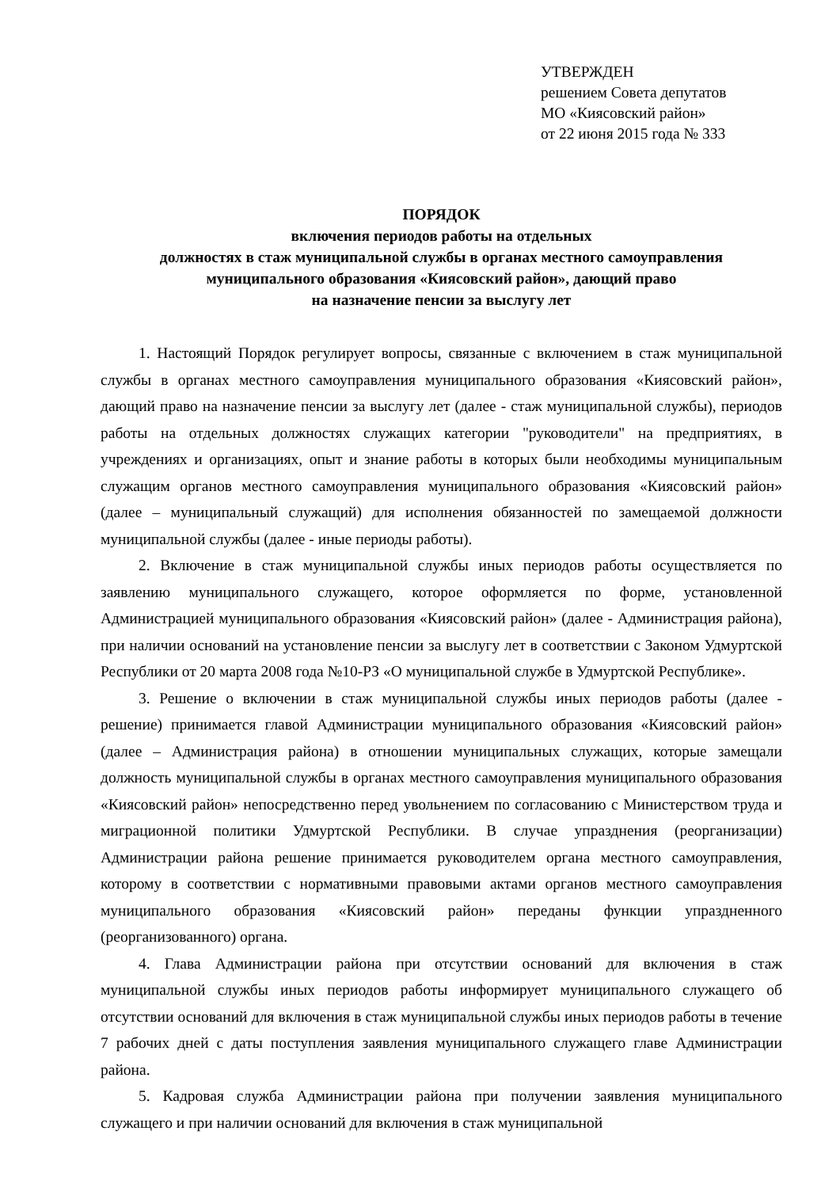УТВЕРЖДЕН
решением Совета депутатов
МО «Киясовский район»
от 22 июня 2015 года № 333
ПОРЯДОК
включения периодов работы на отдельных
должностях в стаж муниципальной службы в органах местного самоуправления
муниципального образования «Киясовский район», дающий право
на назначение пенсии за выслугу лет
1. Настоящий Порядок регулирует вопросы, связанные с включением в стаж муниципальной службы в органах местного самоуправления муниципального образования «Киясовский район», дающий право на назначение пенсии за выслугу лет (далее - стаж муниципальной службы), периодов работы на отдельных должностях служащих категории "руководители" на предприятиях, в учреждениях и организациях, опыт и знание работы в которых были необходимы муниципальным служащим органов местного самоуправления муниципального образования «Киясовский район» (далее – муниципальный служащий) для исполнения обязанностей по замещаемой должности муниципальной службы (далее - иные периоды работы).
2. Включение в стаж муниципальной службы иных периодов работы осуществляется по заявлению муниципального служащего, которое оформляется по форме, установленной Администрацией муниципального образования «Киясовский район» (далее - Администрация района), при наличии оснований на установление пенсии за выслугу лет в соответствии с Законом Удмуртской Республики от 20 марта 2008 года №10-РЗ «О муниципальной службе в Удмуртской Республике».
3. Решение о включении в стаж муниципальной службы иных периодов работы (далее - решение) принимается главой Администрации муниципального образования «Киясовский район» (далее – Администрация района) в отношении муниципальных служащих, которые замещали должность муниципальной службы в органах местного самоуправления муниципального образования «Киясовский район» непосредственно перед увольнением по согласованию с Министерством труда и миграционной политики Удмуртской Республики. В случае упразднения (реорганизации) Администрации района решение принимается руководителем органа местного самоуправления, которому в соответствии с нормативными правовыми актами органов местного самоуправления муниципального образования «Киясовский район» переданы функции упраздненного (реорганизованного) органа.
4. Глава Администрации района при отсутствии оснований для включения в стаж муниципальной службы иных периодов работы информирует муниципального служащего об отсутствии оснований для включения в стаж муниципальной службы иных периодов работы в течение 7 рабочих дней с даты поступления заявления муниципального служащего главе Администрации района.
5. Кадровая служба Администрации района при получении заявления муниципального служащего и при наличии оснований для включения в стаж муниципальной